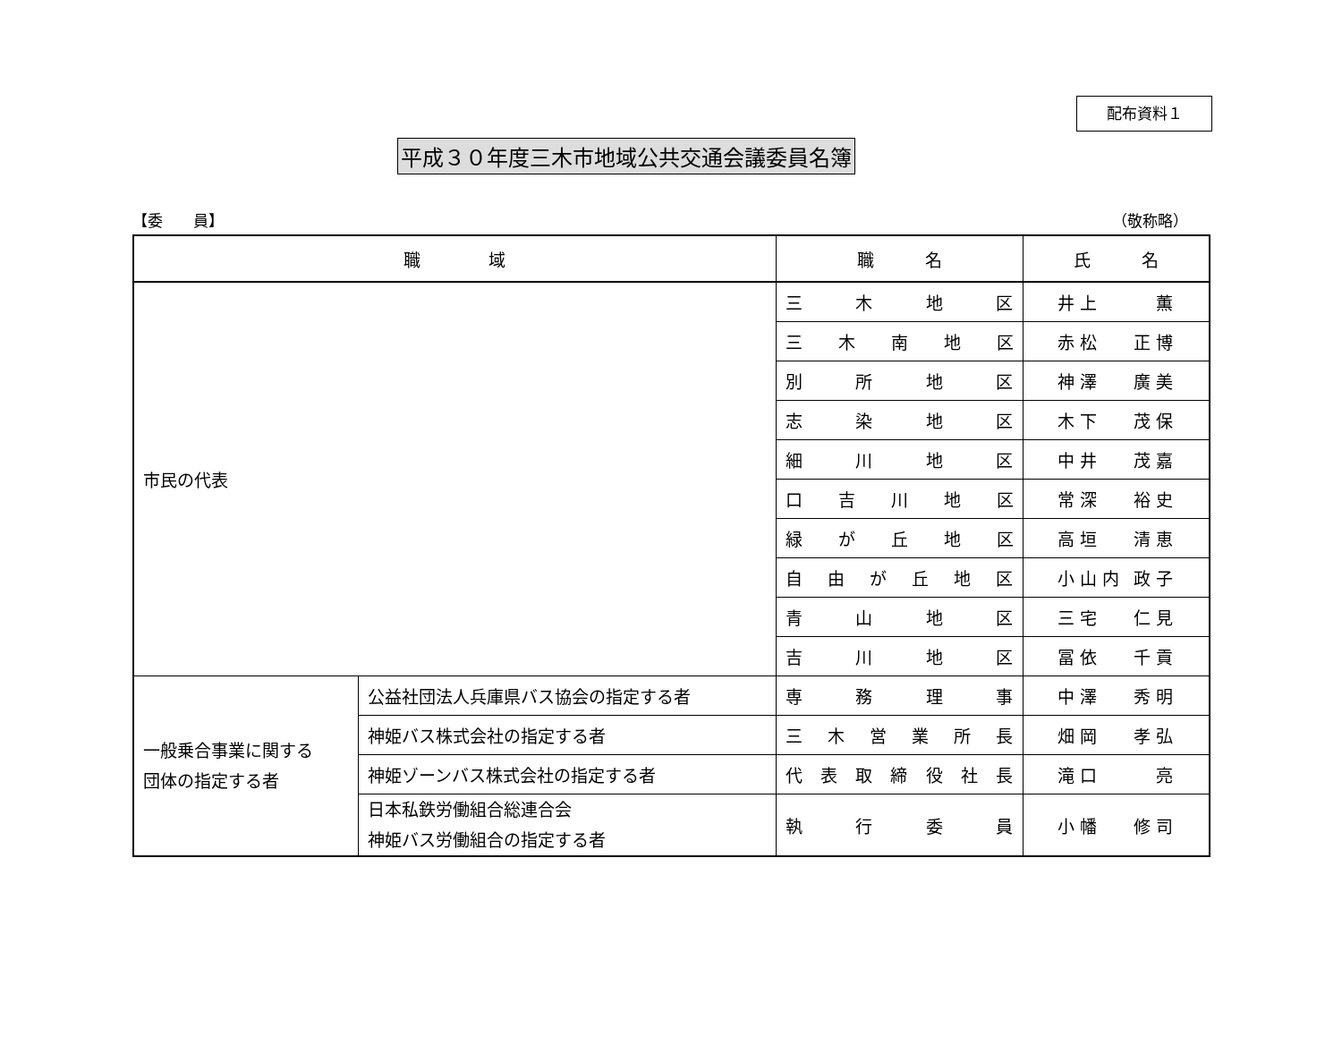配布資料１
平成３０年度三木市地域公共交通会議委員名簿
【委　　員】 （敬称略）
| 職 域 | | 職 名 | 氏 名 |
| --- | --- | --- | --- |
| 市民の代表 | | 三 木 地 区 | 井 上 薫 |
| | | 三 木 南 地 区 | 赤 松 正 博 |
| | | 別 所 地 区 | 神 澤 廣 美 |
| | | 志 染 地 区 | 木 下 茂 保 |
| | | 細 川 地 区 | 中 井 茂 嘉 |
| | | 口 吉 川 地 区 | 常 深 裕 史 |
| | | 緑 が 丘 地 区 | 高 垣 清 恵 |
| | | 自 由 が 丘 地 区 | 小 山 内 政 子 |
| | | 青 山 地 区 | 三 宅 仁 見 |
| | | 吉 川 地 区 | 冨 依 千 貢 |
| 一般乗合事業に関する 団体の指定する者 | 公益社団法人兵庫県バス協会の指定する者 | 専 務 理 事 | 中 澤 秀 明 |
| | 神姫バス株式会社の指定する者 | 三 木 営 業 所 長 | 畑 岡 孝 弘 |
| | 神姫ゾーンバス株式会社の指定する者 | 代 表 取 締 役 社 長 | 滝 口 亮 |
| | 日本私鉄労働組合総連合会 神姫バス労働組合の指定する者 | 執 行 委 員 | 小 幡 修 司 |